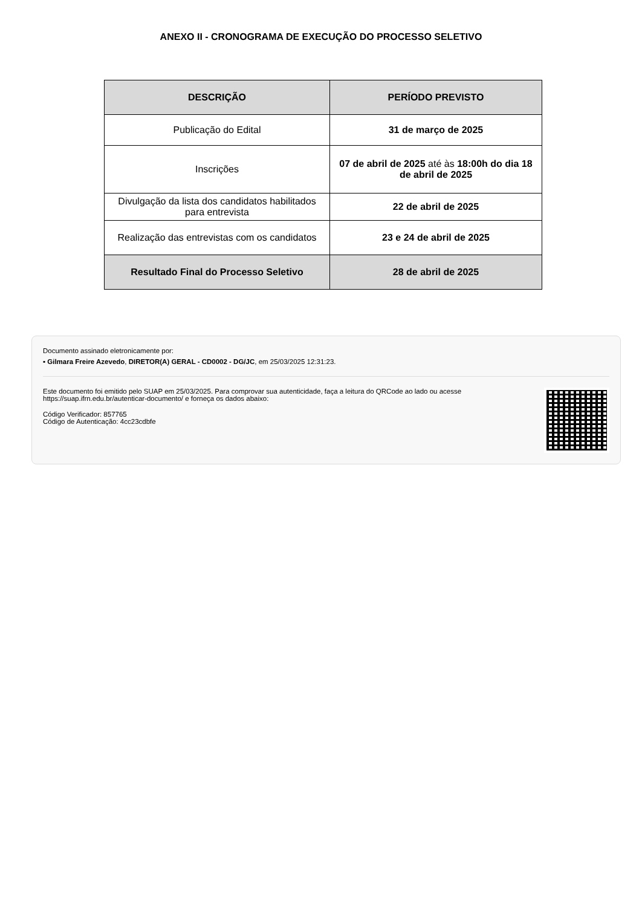ANEXO II - CRONOGRAMA DE EXECUÇÃO DO PROCESSO SELETIVO
| DESCRIÇÃO | PERÍODO PREVISTO |
| --- | --- |
| Publicação do Edital | 31 de março de 2025 |
| Inscrições | 07 de abril de 2025 até às 18:00h do dia 18 de abril de 2025 |
| Divulgação da lista dos candidatos habilitados para entrevista | 22 de abril de 2025 |
| Realização das entrevistas com os candidatos | 23 e 24 de abril de 2025 |
| Resultado Final do Processo Seletivo | 28 de abril de 2025 |
Documento assinado eletronicamente por:
▪ Gilmara Freire Azevedo, DIRETOR(A) GERAL - CD0002 - DG/JC, em 25/03/2025 12:31:23.
Este documento foi emitido pelo SUAP em 25/03/2025. Para comprovar sua autenticidade, faça a leitura do QRCode ao lado ou acesse https://suap.ifrn.edu.br/autenticar-documento/ e forneça os dados abaixo:
Código Verificador: 857765
Código de Autenticação: 4cc23cdbfe